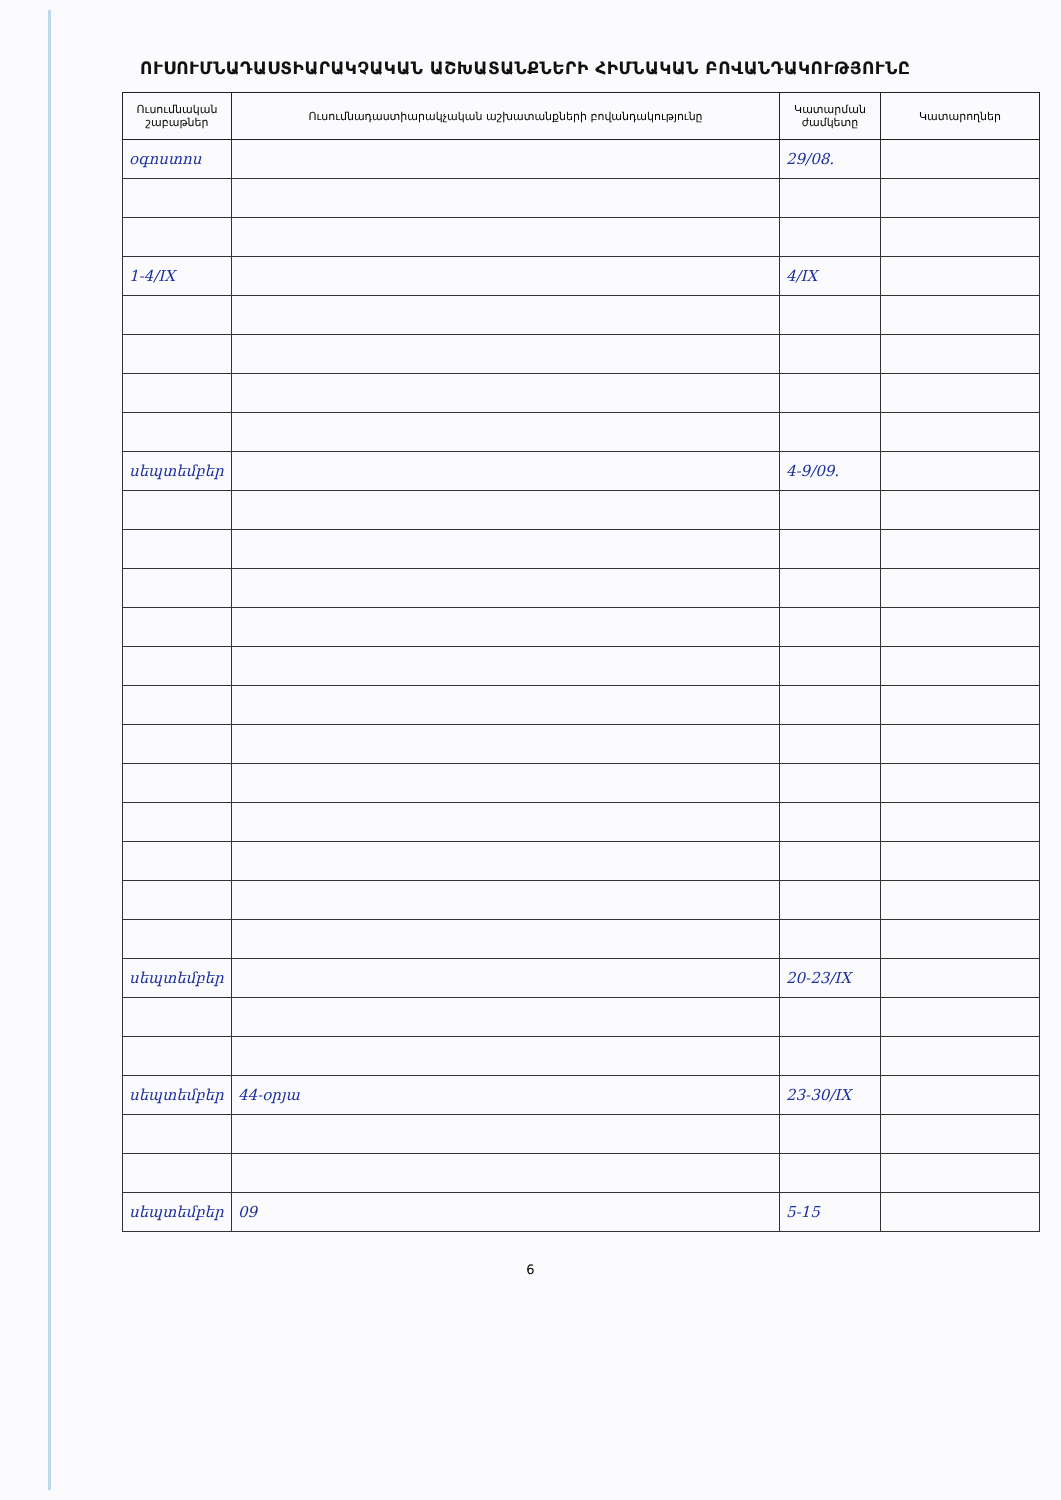ՈՒՍՈՒՄՆԱԴԱՍՏԻԱՐԱԿՉԱԿԱՆ ԱՇԽԱՏԱՆՔՆԵՐԻ ՀԻՄՆԱԿԱՆ ԲՈՎԱՆԴԱԿՈՒԹՅՈՒՆԸ
| Ուսումնական շաբաթներ | Ուսումնադաստիարակչական աշխատանքների բովանդակությունը | Կատարման ժամկետը | Կատարողներ |
| --- | --- | --- | --- |
| օգոստոս | | 29/08. | |
| 1-4/IX | | 4/IX | |
| սեպտեմբեր | | 4-9/09. | |
| սեպտեմբեր | | 20-23/IX | |
| սեպտեմբեր | 44-օրյա | 23-30/IX | |
| սեպտեմբեր | 09 | 5-15 | |
6